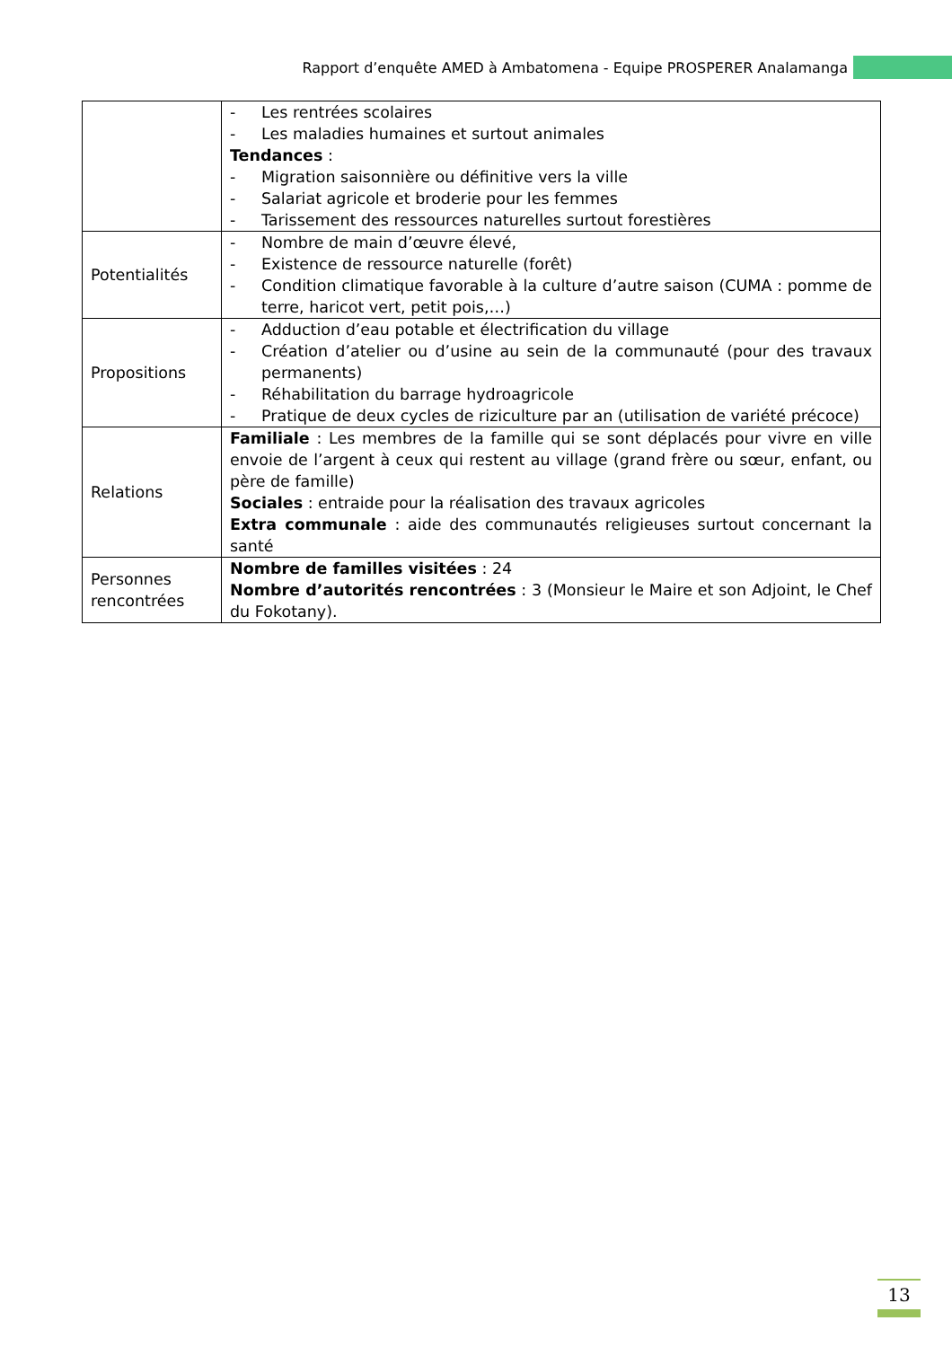Rapport d’enquête AMED à Ambatomena - Equipe PROSPERER Analamanga
| | - Les rentrées scolaires - Les maladies humaines et surtout animales Tendances : - Migration saisonnière ou définitive vers la ville - Salariat agricole et broderie pour les femmes - Tarissement des ressources naturelles surtout forestières |
| Potentialités | - Nombre de main d’œuvre élevé, - Existence de ressource naturelle (forêt) - Condition climatique favorable à la culture d’autre saison (CUMA : pomme de terre, haricot vert, petit pois,…) |
| Propositions | - Adduction d’eau potable et électrification du village - Création d’atelier ou d’usine au sein de la communauté (pour des travaux permanents) - Réhabilitation du barrage hydroagricole - Pratique de deux cycles de riziculture par an (utilisation de variété précoce) |
| Relations | Familiale : Les membres de la famille qui se sont déplacés pour vivre en ville envoie de l’argent à ceux qui restent au village (grand frère ou sœur, enfant, ou père de famille) Sociales : entraide pour la réalisation des travaux agricoles Extra communale : aide des communautés religieuses surtout concernant la santé |
| Personnes rencontrées | Nombre de familles visitées : 24 Nombre d’autorités rencontrées : 3 (Monsieur le Maire et son Adjoint, le Chef du Fokotany). |
13